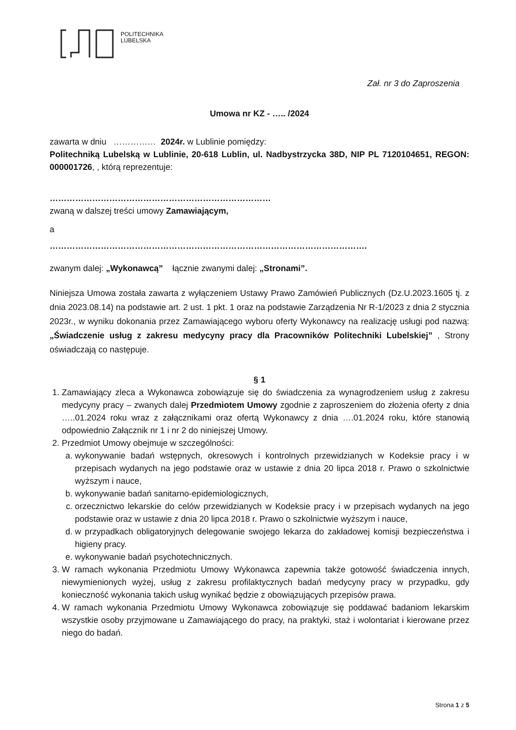POLITECHNIKA
LUBELSKA
Zał. nr 3 do Zaproszenia
Umowa nr KZ - ….. /2024
zawarta w dniu …………… 2024r. w Lublinie pomiędzy:
Politechniką Lubelską w Lublinie, 20-618 Lublin, ul. Nadbystrzycka 38D, NIP PL 7120104651, REGON: 000001726, , którą reprezentuje:
……………………………………………………………………
zwaną w dalszej treści umowy Zamawiającym,
a
………………………………………………………………………………………………….
zwanym dalej: „Wykonawcą” łącznie zwanymi dalej: „Stronami”.
Niniejsza Umowa została zawarta z wyłączeniem Ustawy Prawo Zamówień Publicznych (Dz.U.2023.1605 tj. z dnia 2023.08.14) na podstawie art. 2 ust. 1 pkt. 1 oraz na podstawie Zarządzenia Nr R-1/2023 z dnia 2 stycznia 2023r., w wyniku dokonania przez Zamawiającego wyboru oferty Wykonawcy na realizację usługi pod nazwą: „Świadczenie usług z zakresu medycyny pracy dla Pracowników Politechniki Lubelskiej” , Strony oświadczają co następuje.
§ 1
1. Zamawiający zleca a Wykonawca zobowiązuje się do świadczenia za wynagrodzeniem usług z zakresu medycyny pracy – zwanych dalej Przedmiotem Umowy zgodnie z zaproszeniem do złożenia oferty z dnia …..01.2024 roku wraz z załącznikami oraz ofertą Wykonawcy z dnia ….01.2024 roku, które stanowią odpowiednio Załącznik nr 1 i nr 2 do niniejszej Umowy.
2. Przedmiot Umowy obejmuje w szczególności:
a. wykonywanie badań wstępnych, okresowych i kontrolnych przewidzianych w Kodeksie pracy i w przepisach wydanych na jego podstawie oraz w ustawie z dnia 20 lipca 2018 r. Prawo o szkolnictwie wyższym i nauce,
b. wykonywanie badań sanitarno-epidemiologicznych,
c. orzecznictwo lekarskie do celów przewidzianych w Kodeksie pracy i w przepisach wydanych na jego podstawie oraz w ustawie z dnia 20 lipca 2018 r. Prawo o szkolnictwie wyższym i nauce,
d. w przypadkach obligatoryjnych delegowanie swojego lekarza do zakładowej komisji bezpieczeństwa i higieny pracy.
e. wykonywanie badań psychotechnicznych.
3. W ramach wykonania Przedmiotu Umowy Wykonawca zapewnia także gotowość świadczenia innych, niewymienionych wyżej, usług z zakresu profilaktycznych badań medycyny pracy w przypadku, gdy konieczność wykonania takich usług wynikać będzie z obowiązujących przepisów prawa.
4. W ramach wykonania Przedmiotu Umowy Wykonawca zobowiązuje się poddawać badaniom lekarskim wszystkie osoby przyjmowane u Zamawiającego do pracy, na praktyki, staż i wolontariat i kierowane przez niego do badań.
Strona 1 z 5